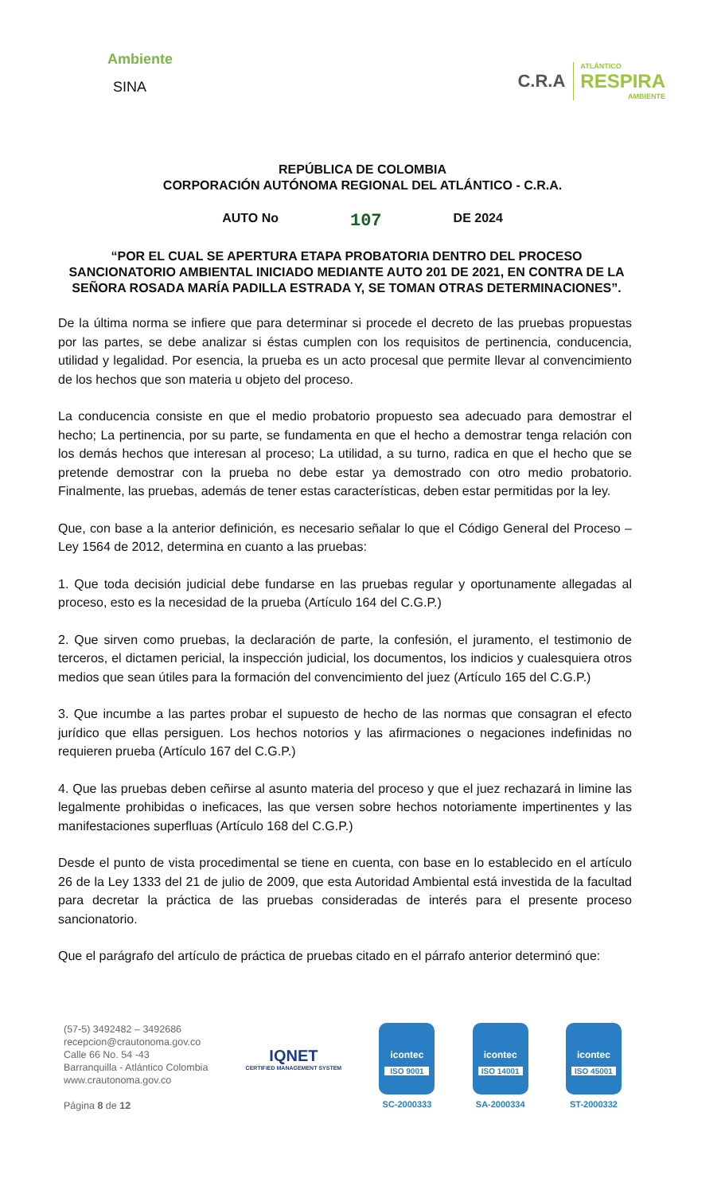Ambiente
SINA
C.R.A
ATLÁNTICO
RESPIRA
AMBIENTE
REPÚBLICA DE COLOMBIA
CORPORACIÓN AUTÓNOMA REGIONAL DEL ATLÁNTICO - C.R.A.
AUTO No 107 DE 2024
“POR EL CUAL SE APERTURA ETAPA PROBATORIA DENTRO DEL PROCESO SANCIONATORIO AMBIENTAL INICIADO MEDIANTE AUTO 201 DE 2021, EN CONTRA DE LA SEÑORA ROSADA MARÍA PADILLA ESTRADA Y, SE TOMAN OTRAS DETERMINACIONES”.
De la última norma se infiere que para determinar si procede el decreto de las pruebas propuestas por las partes, se debe analizar si éstas cumplen con los requisitos de pertinencia, conducencia, utilidad y legalidad. Por esencia, la prueba es un acto procesal que permite llevar al convencimiento de los hechos que son materia u objeto del proceso.
La conducencia consiste en que el medio probatorio propuesto sea adecuado para demostrar el hecho; La pertinencia, por su parte, se fundamenta en que el hecho a demostrar tenga relación con los demás hechos que interesan al proceso; La utilidad, a su turno, radica en que el hecho que se pretende demostrar con la prueba no debe estar ya demostrado con otro medio probatorio. Finalmente, las pruebas, además de tener estas características, deben estar permitidas por la ley.
Que, con base a la anterior definición, es necesario señalar lo que el Código General del Proceso – Ley 1564 de 2012, determina en cuanto a las pruebas:
1. Que toda decisión judicial debe fundarse en las pruebas regular y oportunamente allegadas al proceso, esto es la necesidad de la prueba (Artículo 164 del C.G.P.)
2. Que sirven como pruebas, la declaración de parte, la confesión, el juramento, el testimonio de terceros, el dictamen pericial, la inspección judicial, los documentos, los indicios y cualesquiera otros medios que sean útiles para la formación del convencimiento del juez (Artículo 165 del C.G.P.)
3. Que incumbe a las partes probar el supuesto de hecho de las normas que consagran el efecto jurídico que ellas persiguen. Los hechos notorios y las afirmaciones o negaciones indefinidas no requieren prueba (Artículo 167 del C.G.P.)
4. Que las pruebas deben ceñirse al asunto materia del proceso y que el juez rechazará in limine las legalmente prohibidas o ineficaces, las que versen sobre hechos notoriamente impertinentes y las manifestaciones superfluas (Artículo 168 del C.G.P.)
Desde el punto de vista procedimental se tiene en cuenta, con base en lo establecido en el artículo 26 de la Ley 1333 del 21 de julio de 2009, que esta Autoridad Ambiental está investida de la facultad para decretar la práctica de las pruebas consideradas de interés para el presente proceso sancionatorio.
Que el parágrafo del artículo de práctica de pruebas citado en el párrafo anterior determinó que:
(57-5) 3492482 – 3492686
recepcion@crautonoma.gov.co
Calle 66 No. 54 -43
Barranquilla - Atlántico Colombia
www.crautonoma.gov.co
Página 8 de 12
IQNET
CERTIFIED MANAGEMENT SYSTEM
icontec
ISO 9001
SC-2000333
icontec
ISO 14001
SA-2000334
icontec
ISO 45001
ST-2000332